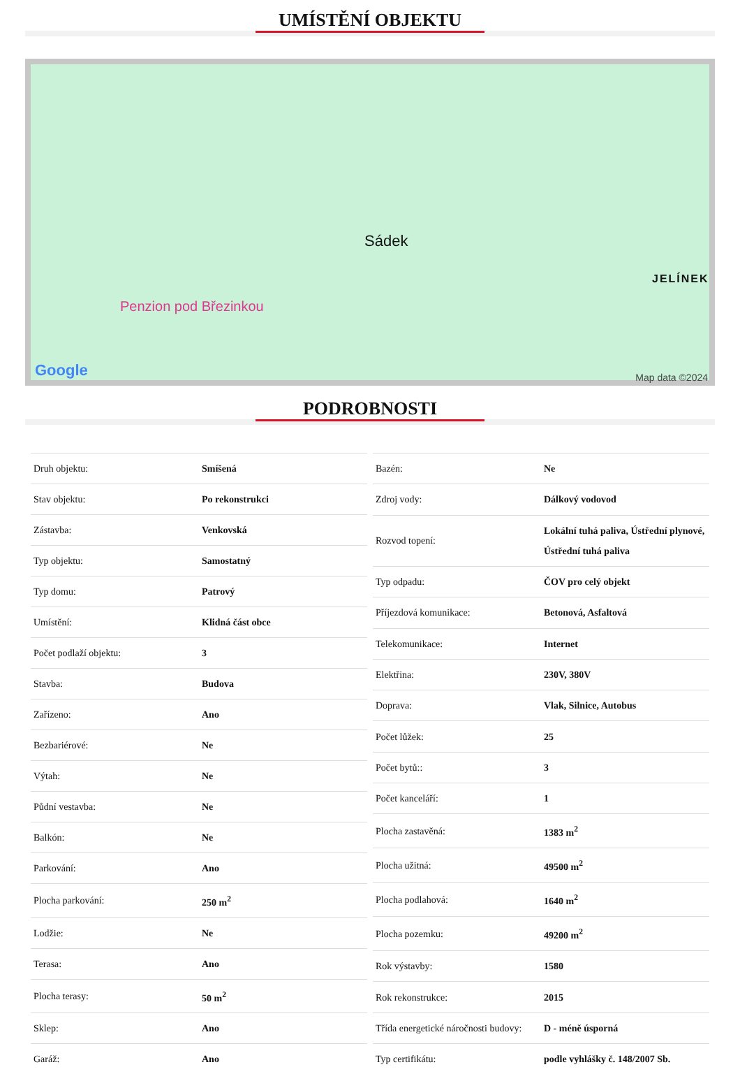UMÍSTĚNÍ OBJEKTU
Sádek
Penzion pod Březinkou
JELÍNEK
Google Map data ©2024
PODROBNOSTI
| Druh objektu: | Smíšená |
| Stav objektu: | Po rekonstrukci |
| Zástavba: | Venkovská |
| Typ objektu: | Samostatný |
| Typ domu: | Patrový |
| Umístění: | Klidná část obce |
| Počet podlaží objektu: | 3 |
| Stavba: | Budova |
| Zařízeno: | Ano |
| Bezbariérové: | Ne |
| Výtah: | Ne |
| Půdní vestavba: | Ne |
| Balkón: | Ne |
| Parkování: | Ano |
| Plocha parkování: | 250 m<sup>2</sup> |
| Lodžie: | Ne |
| Terasa: | Ano |
| Plocha terasy: | 50 m<sup>2</sup> |
| Sklep: | Ano |
| Garáž: | Ano |
| Bazén: | Ne |
| Zdroj vody: | Dálkový vodovod |
| Rozvod topení: | Lokální tuhá paliva, Ústřední plynové, Ústřední tuhá paliva |
| Typ odpadu: | ČOV pro celý objekt |
| Příjezdová komunikace: | Betonová, Asfaltová |
| Telekomunikace: | Internet |
| Elektřina: | 230V, 380V |
| Doprava: | Vlak, Silnice, Autobus |
| Počet lůžek: | 25 |
| Počet bytů:: | 3 |
| Počet kanceláří: | 1 |
| Plocha zastavěná: | 1383 m<sup>2</sup> |
| Plocha užitná: | 49500 m<sup>2</sup> |
| Plocha podlahová: | 1640 m<sup>2</sup> |
| Plocha pozemku: | 49200 m<sup>2</sup> |
| Rok výstavby: | 1580 |
| Rok rekonstrukce: | 2015 |
| Třída energetické náročnosti budovy: | D - méně úsporná |
| Typ certifikátu: | podle vyhlášky č. 148/2007 Sb. |